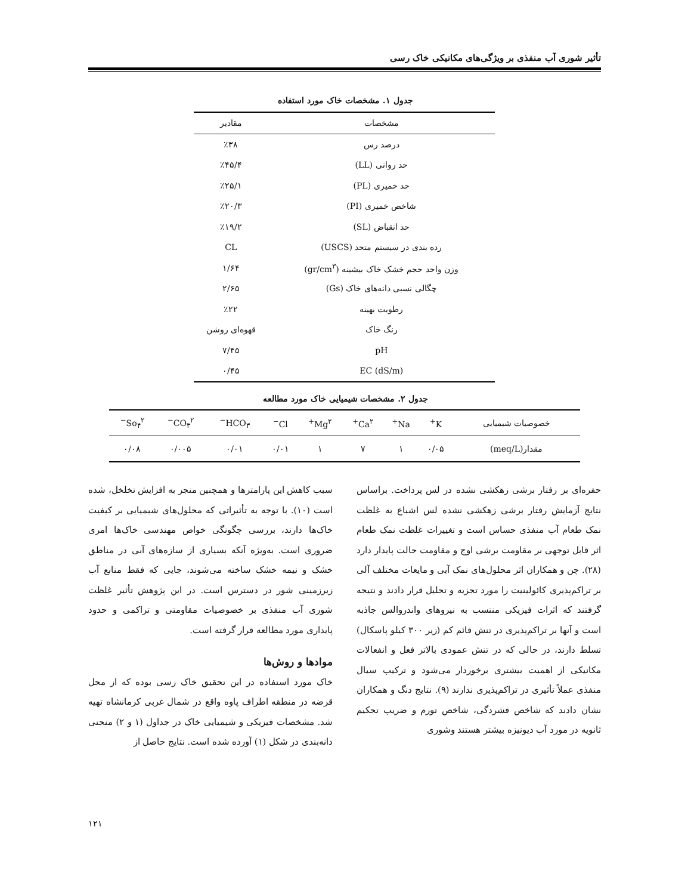تأثیر شوری آب منفذی بر ویژگی‌های مکانیکی خاک رسی
جدول ۱. مشخصات خاک مورد استفاده
| مشخصات | مقادیر |
| --- | --- |
| درصد رس | ٪۳۸ |
| حد روانی (LL) | ٪۴۵/۴ |
| حد خمیری (PL) | ٪۲۵/۱ |
| شاخص خمیری (PI) | ٪۲۰/۳ |
| حد انقباض (SL) | ٪۱۹/۲ |
| رده بندی در سیستم متحد (USCS) | CL |
| وزن واحد حجم خشک خاک بیشینه (gr/cm<sup>۳</sup>) | ۱/۶۴ |
| چگالی نسبی دانه‌های خاک (Gs) | ۲/۶۵ |
| رطوبت بهینه | ٪۲۲ |
| رنگ خاک | قهوه‌ای روشن |
| pH | ۷/۴۵ |
| EC (dS/m) | ۰/۴۵ |
جدول ۲. مشخصات شیمیایی خاک مورد مطالعه
| خصوصیات شیمیایی | K<sup>+</sup> | Na<sup>+</sup> | Ca<sup>۲+</sup> | Mg<sup>۲+</sup> | Cl<sup>−</sup> | HCO<sub>۳</sub><sup>−</sup> | CO<sub>۳</sub><sup>۲−</sup> | So<sub>۴</sub><sup>۲−</sup> |
| --- | --- | --- | --- | --- | --- | --- | --- | --- |
| مقدار(meq/L) | ۰/۰۵ | ۱ | ۷ | ۱ | ۰/۰۱ | ۰/۰۱ | ۰/۰۰۵ | ۰/۰۸ |
حفره‌ای بر رفتار برشی زهکشی نشده در لس پرداخت. براساس نتایج آزمایش رفتار برشی زهکشی نشده لس اشباع به غلظت نمک طعام آب منفذی حساس است و تغییرات غلظت نمک طعام اثر قابل توجهی بر مقاومت برشی اوج و مقاومت حالت پایدار دارد (۲۸). چن و همکاران اثر محلول‌های نمک آبی و مایعات مختلف آلی بر تراکم‌پذیری کائولینیت را مورد تجزیه و تحلیل قرار دادند و نتیجه گرفتند که اثرات فیزیکی منتسب به نیروهای واندروالس جاذبه است و آنها بر تراکم‌پذیری در تنش قائم کم (زیر ۳۰۰ کیلو پاسکال) تسلط دارند، در حالی که در تنش عمودی بالاتر فعل و انفعالات مکانیکی از اهمیت بیشتری برخوردار می‌شود و ترکیب سیال منفذی عملاً تأثیری در تراکم‌پذیری ندارند (۹). نتایج دنگ و همکاران نشان دادند که شاخص فشردگی، شاخص تورم و ضریب تحکیم ثانویه در مورد آب دیونیزه بیشتر هستند وشوری
سبب کاهش این پارامترها و همچنین منجر به افزایش تخلخل، شده است (۱۰). با توجه به تأثیراتی که محلول‌های شیمیایی بر کیفیت خاک‌ها دارند، بررسی چگونگی خواص مهندسی خاک‌ها امری ضروری است. به‌ویژه آنکه بسیاری از سازه‌های آبی در مناطق خشک و نیمه خشک ساخته می‌شوند، جایی که فقط منابع آب زیرزمینی شور در دسترس است. در این پژوهش تأثیر غلظت شوری آب منفذی بر خصوصیات مقاومتی و تراکمی و حدود پایداری مورد مطالعه قرار گرفته است.
مواد‌ها و روش‌ها
خاک مورد استفاده در این تحقیق خاک رسی بوده که از محل قرضه در منطقه اطراف پاوه واقع در شمال غربی کرمانشاه تهیه شد. مشخصات فیزیکی و شیمیایی خاک در جداول (۱ و ۲) منحنی دانه‌بندی در شکل (۱) آورده شده است. نتایج حاصل از
۱۲۱